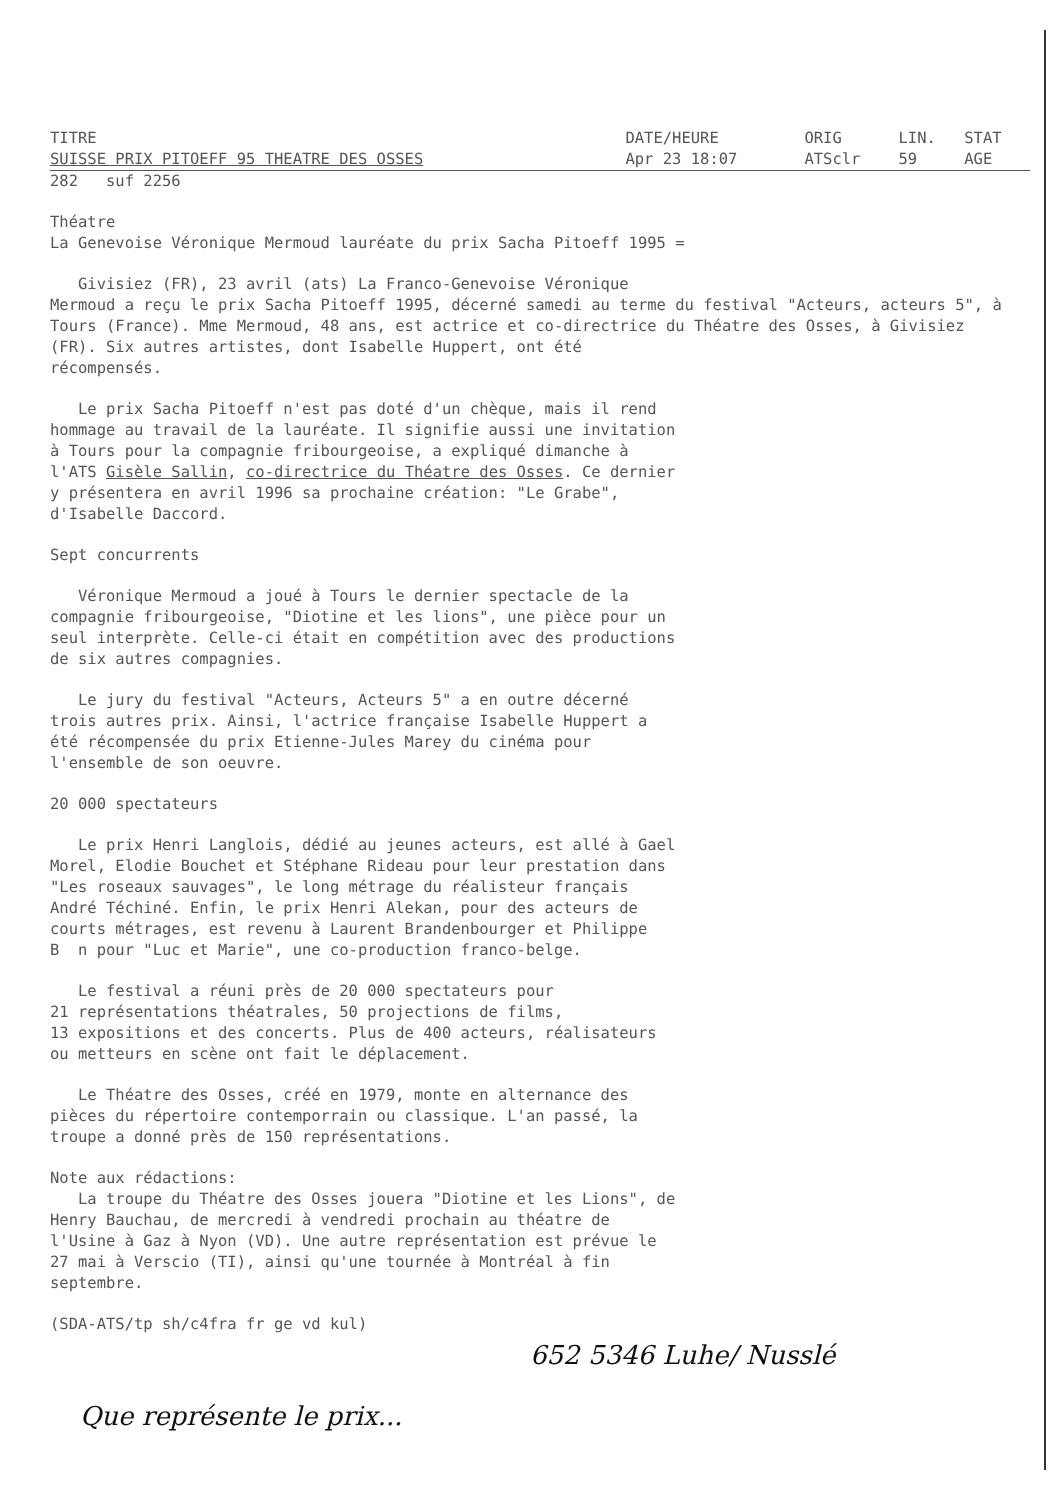| TITRE | DATE/HEURE | ORIG | LIN. | STAT |
| --- | --- | --- | --- | --- |
| SUISSE PRIX PITOEFF 95 THEATRE DES OSSES | Apr 23 18:07 | ATSclr | 59 | AGE |
282 suf 2256
Théatre La Genevoise Véronique Mermoud lauréate du prix Sacha Pitoeff 1995 =
Givisiez (FR), 23 avril (ats) La Franco-Genevoise Véronique Mermoud a reçu le prix Sacha Pitoeff 1995, décerné samedi au terme du festival "Acteurs, acteurs 5", à Tours (France). Mme Mermoud, 48 ans, est actrice et co-directrice du Théatre des Osses, à Givisiez (FR). Six autres artistes, dont Isabelle Huppert, ont été récompensés.
Le prix Sacha Pitoeff n'est pas doté d'un chèque, mais il rend hommage au travail de la lauréate. Il signifie aussi une invitation à Tours pour la compagnie fribourgeoise, a expliqué dimanche à l'ATS Gisèle Sallin, co-directrice du Théatre des Osses. Ce dernier y présentera en avril 1996 sa prochaine création: "Le Grabe", d'Isabelle Daccord.
Sept concurrents
Véronique Mermoud a joué à Tours le dernier spectacle de la compagnie fribourgeoise, "Diotine et les lions", une pièce pour un seul interprète. Celle-ci était en compétition avec des productions de six autres compagnies.
Le jury du festival "Acteurs, Acteurs 5" a en outre décerné trois autres prix. Ainsi, l'actrice française Isabelle Huppert a été récompensée du prix Etienne-Jules Marey du cinéma pour l'ensemble de son oeuvre.
20 000 spectateurs
Le prix Henri Langlois, dédié au jeunes acteurs, est allé à Gael Morel, Elodie Bouchet et Stéphane Rideau pour leur prestation dans "Les roseaux sauvages", le long métrage du réalisteur français André Téchiné. Enfin, le prix Henri Alekan, pour des acteurs de courts métrages, est revenu à Laurent Brandenbourger et Philippe B n pour "Luc et Marie", une co-production franco-belge.
Le festival a réuni près de 20 000 spectateurs pour 21 représentations théatrales, 50 projections de films, 13 expositions et des concerts. Plus de 400 acteurs, réalisateurs ou metteurs en scène ont fait le déplacement.
Le Théatre des Osses, créé en 1979, monte en alternance des pièces du répertoire contemporrain ou classique. L'an passé, la troupe a donné près de 150 représentations.
Note aux rédactions: La troupe du Théatre des Osses jouera "Diotine et les Lions", de Henry Bauchau, de mercredi à vendredi prochain au théatre de l'Usine à Gaz à Nyon (VD). Une autre représentation est prévue le 27 mai à Verscio (TI), ainsi qu'une tournée à Montréal à fin septembre.
(SDA-ATS/tp sh/c4fra fr ge vd kul)
652 5346 Luhe/ Nusslé
Que représente le prix...